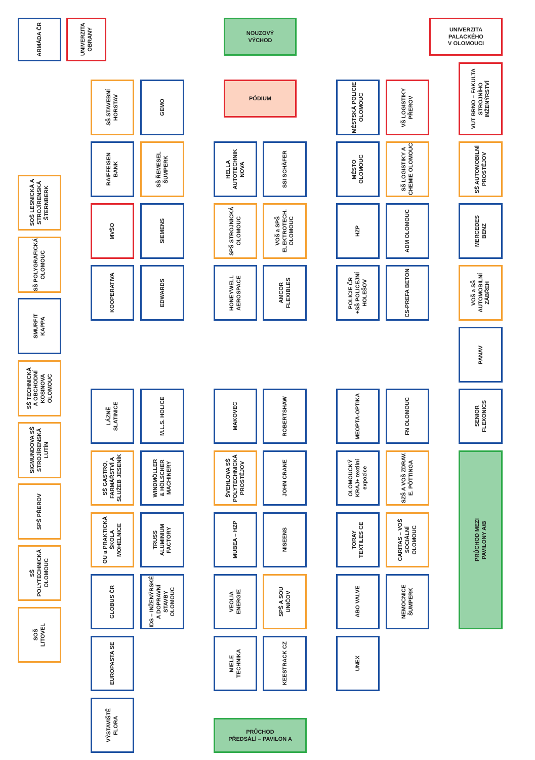ARMÁDA ČR
UNIVERZITA
OBRANY
NOUZOVÝ
VÝCHOD
UNIVERZITA
PALACKÉHO
V OLOMOUCI
PÓDIUM
SOŠ LESNICKÁ A
STROJÍRENSKÁ
ŠTERNBERK
SŠ POLYGRAFICKÁ
OLOMOUC
SMURFIT
KAPPA
SŠ TECHNICKÁ
A OBCHODNÍ
KOSINOVA
OLOMOUC
SIGMUNDOVA SŠ
STROJÍRENSKÁ
LUTÍN
SPŠ PŘEROV
SŠ
POLYTECHNICKÁ
OLOMOUC
SOŠ
LITOVEL
SŠ STAVEBNÍ
HORSTAV
RAIFFEISEN
BANK
MVŠO
KOOPERATIVA
LÁZNĚ
SLATINICE
SŠ GASTRO,
FARMÁŘSTVÍ A
SLUŽEB JESENÍK
OU a PRAKTICKÁ
ŠKOLA
MOHELNICE
GLOBUS ČR
EUROPASTA SE
VÝSTAVIŠTĚ
FLORA
GEMO
SŠ ŘEMESEL
ŠUMPERK
SIEMENS
EDWARDS
M.L.S. HOLICE
WINDMÖLLER
& HÖLSCHER
MACHINERY
TRUSS
ALUMINIUM
FACTORY
IDS – INŽENÝRSKÉ
A DOPRAVNÍ
STAVBY OLOMOUC
HELLA
AUTOTECHNIK
NOVA
SPŠ STROJNICKÁ
OLOMOUC
HONEYWELL
AEROSPACE
MAKOVEC
ŠVEHLOVA SŠ
POLYTECHNICKÁ
PROSTĚJOV
MUBEA – HZP
VEOLIA
ENERGIE
MIELE
TECHNIKA
PRŮCHOD
PŘEDSÁLÍ – PAVILON A
SSI SCHÄFER
VOŠ a SPŠ
ELEKTROTECH.
OLOMOUC
AMCOR
FLEXIBLES
ROBERTSHAW
JOHN CRANE
NISEENS
SPŠ A SOU
UNIČOV
KEESTRACK CZ
MĚSTSKÁ POLICIE
OLOMOUC
MĚSTO
OLOMOUC
HZP
POLICIE ČR
+SŠ POLICEJNÍ
HOLEŠOV
MEOPTA-OPTIKA
OLOMOUCKÝ
KRAJ+ textilní
expozice
TORAY
TEXTILES CE
ABO VALVE
UNEX
VŠ LOGISTIKY
PŘEROV
SŠ LOGISTIKY A
CHEMIE OLOMOUC
ADM OLOMOUC
CS-PREFA BETON
FN OLOMOUC
SZŠ A VOŠ ZDRAV.
E. PÖTTINGA
CARITAS – VOŠ
SOCIÁLNÍ
OLOMOUC
NEMOCNICE
ŠUMPERK
VUT BRNO – FAKULTA
STROJNÍHO
INŽENÝRSTVÍ
SŠ AUTOMOBILNÍ
PROSTĚJOV
MERCEDES
BENZ
VOŠ a SŠ
AUTOMOBILNÍ
ZÁBŘEH
PANAV
SENIOR
FLEXONICS
PRŮCHOD MEZI
PAVILONY A/B